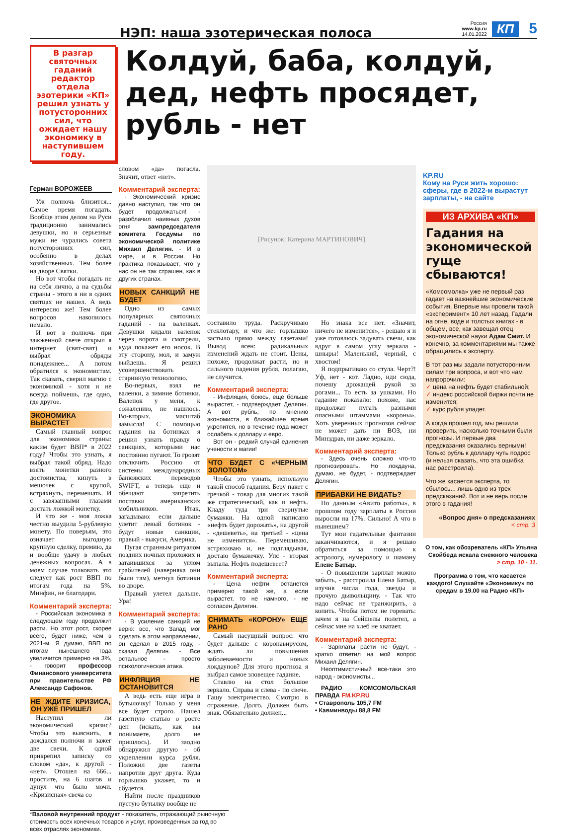НЭП: наша эзотерическая полоса
Россия
www.kp.ru
14.01.2022
КП 5
В разгар святочных гаданий редактор отдела эзотерики «КП» решил узнать у потусторонних сил, что ожидает нашу экономику в наступившем году.
Колдуй, баба, колдуй, дед, нефть просядет, рубль - нет
Герман ВОРОЖЕЕВ
Уж полночь близится... Самое время погадать. Вообще этим делом на Руси традиционно занимались девушки, но и серьезные мужи не чурались совета потусторонних сил, особенно в делах хозяйственных. Тем более на дворе Святки.
Но вот чтобы погадать не на себя лично, а на судьбы страны - этого я ни в одних святцах не нашел. А ведь интересно же! Тем более вопросов накопилось немало.
И вот в полночь при зажженной свече открыл я интернет (свят-свят) и выбрал обряды понадежнее... А потом обратился к экономистам. Так сказать, сверил магию с экономикой - хотя и не всегда поймешь, где одно, где другое.
ЭКОНОМИКА ВЫРАСТЕТ
Самый главный вопрос для экономики страны: каким будет ВВП* в 2022 году? Чтобы это узнать, я выбрал такой обряд. Надо взять монетки разного достоинства, кинуть в мешочек с крупой, встряхнуть, перемешать. И с завязанными глазами достать ложкой монетку.
И что же - моя ложка честно выудила 5-рублевую монету. По поверьям, это означает выгодную крупную сделку, премию, да и вообще удачу в любых денежных вопросах. А в моем случае толковать это следует как рост ВВП по итогам года на 5%. Минфин, не благодари.
Комментарий эксперта:
- Российская экономика в следующем году продолжит расти. Но этот рост, скорее всего, будет ниже, чем в 2021-м. Я думаю, ВВП по итогам нынешнего года увеличится примерно на 3%, - говорит профессор Финансового университета при правительстве РФ Александр Сафонов.
НЕ ЖДИТЕ КРИЗИСА, ОН УЖЕ ПРИШЕЛ
Наступил ли экономический кризис? Чтобы это выяснить, я дождался полночи и зажег две свечи. К одной прикрепил записку со словом «да», к другой - «нет». Отошел на 666... простите, на 6 шагов и дунул что было мочи. «Кризисная» свеча со
словом «да» погасла. Значит, ответ «нет».
Комментарий эксперта:
- Экономический кризис давно наступил, так что он будет продолжаться! - разоблачил наивных духов огня зампредседателя комитета Госдумы по экономической политике Михаил Делягин. - И в мире, и в России. Но практика показывает, что у нас он не так страшен, как в других странах.
НОВЫХ САНКЦИЙ НЕ БУДЕТ
Одно из самых популярных святочных гаданий - на валенках. Девушки кидали валенок через ворота и смотрели, куда покажет его носок. В эту сторону, мол, и замуж выйдешь. Я решил усовершенствовать старинную технологию.
Во-первых, взял не валенки, а зимние ботинки. Валенок у меня, к сожалению, не нашлось. Во-вторых, масштаб замысла! С помощью гадания на ботинках я решил узнать правду о санкциях, которыми нас постоянно пугают. То грозят отключить Россию от системы международных банковских переводов SWIFT, а теперь еще и обещают запретить поставки американских мобильников. Итак, загадываю: если дальше улетит левый ботинок - будут новые санкции, правый - выкуси, Америка.
Пугая странным ритуалом поздних ночных прохожих и затаившихся за углом грабителей (наверняка они были там), метнул ботинки во дворе.
Правый улетел дальше. Ура!
Комментарий эксперта:
- В усиление санкций не верю: все, что Запад мог сделать в этом направлении, он сделал в 2015 году, - сказал Делягин. - Все остальное - просто психологическая атака.
ИНФЛЯЦИЯ НЕ ОСТАНОВИТСЯ
А ведь есть еще игра в бутылочку! Только у меня все будет строго. Нашел газетную статью о росте цен (искать, как вы понимаете, долго не пришлось). И заодно обнаружил другую - об укреплении курса рубля. Положил две газеты напротив друг друга. Куда горлышко укажет, то и сбудется.
Найти после праздников пустую бутылку вообще не
[Рисунок: Катерина МАРТИНОВИЧ]
составило труда. Раскручиваю стеклотару, и что же: горлышко застыло прямо между газетами! Вывод ясен: радикальных изменений ждать не стоит. Цены, похоже, продолжат расти, но и сильного падения рубля, полагаю, не случится.
Комментарий эксперта:
- Инфляция, боюсь, еще больше вырастет, - подтверждает Делягин. А вот рубль, по мнению экономиста, в ближайшее время укрепится, но в течение года может ослабеть к доллару и евро.
Вот он - редкий случай единения учености и магии!
ЧТО БУДЕТ С «ЧЕРНЫМ ЗОЛОТОМ»
Чтобы это узнать, использую такой способ гадания. Беру пакет с гречкой - товар для многих такой же стратегический, как и нефть. Кладу туда три свернутые бумажки. На одной написано «нефть будет дорожать», на другой - «дешеветь», на третьей - «цена не изменится». Перемешиваю, встряхиваю и, не подглядывая, достаю бумажечку. Упс - вторая выпала. Нефть подешевеет?
Комментарий эксперта:
- Цена нефти останется примерно такой же, а если вырастет, то не намного, - не согласен Делягин.
СНИМАТЬ «КОРОНУ» ЕЩЕ РАНО
Самый насущный вопрос: что будет дальше с коронавирусом, ждать ли повышения заболеваемости и новых локдаунов? Для этого прогноза я выбрал самое зловещее гадание.
Ставлю на стол большое зеркало. Справа и слева - по свече. Гашу электричество. Смотрю в отражение. Долго. Должен быть знак. Обязательно должен...
Но знака все нет. «Значит, ничего не изменится», - решаю я и уже готовлюсь задувать свечи, как вдруг в самом углу зеркала - шныры! Маленький, черный, с хвостом!
Я подпрыгиваю со стула. Черт?! Уф, нет - кот. Ладно, иди сюда, почешу дрожащей рукой за рогами... То есть за ушками. Но гадание показало: похоже, нас продолжат пугать разными опасными штаммами «короны». Хоть уверенных прогнозов сейчас не может дать ни ВОЗ, ни Минздрав, ни даже зеркало.
Комментарий эксперта:
- Здесь очень сложно что-то прогнозировать. Но локдауна, думаю, не будет, - подтверждает Делягин.
ПРИБАВКИ НЕ ВИДАТЬ?
По данным «Авито работы», в прошлом году зарплаты в России выросли на 17%. Сильно! А что в нынешнем?
Тут мои гадательные фантазии заканчиваются, и я решаю обратиться за помощью к астрологу, нумерологу и шаману Елене Батыр.
- О повышении зарплат можно забыть, - расстроила Елена Батыр, изучив числа года, звезды и прочую дьявольщину. - Так что надо сейчас не транжирить, а копить. Чтобы потом не горевать: зачем я на Сейшелы полетел, а сейчас мне на хлеб не хватает.
Комментарий эксперта:
- Зарплаты расти не будут, - кратко ответил на мой вопрос Михаил Делягин.
Неоптимистичный все-таки это народ - экономисты...
РАДИО КОМСОМОЛЬСКАЯ ПРАВДА FM.KP.RU
• Ставрополь 105,7 FM
• Кавминводы 88,8 FM
KP.RU
Кому на Руси жить хорошо: сферы, где в 2022-м вырастут зарплаты, - на сайте
ИЗ АРХИВА «КП»
Гадания на экономической гуще сбываются!
«Комсомолка» уже не первый раз гадает на важнейшие экономические события. Впервые мы провели такой «эксперимент» 10 лет назад. Гадали на огне, воде и толстых книгах - в общем, все, как завещал отец экономической науки Адам Смит. И конечно, за комментариями мы также обращались к эксперту.
В тот раз мы задали потусторонним силам три вопроса, и вот что нам напророчили:
✓ цена на нефть будет стабильной;
✓ индекс российской биржи почти не изменится;
✓ курс рубля упадет.
А когда прошел год, мы решили проверить, насколько точными были прогнозы. И первые два предсказания оказались верными! Только рубль к доллару чуть подрос (и нельзя сказать, что эта ошибка нас расстроила).
Что же касается эксперта, то сбылось... лишь одно из трех предсказаний. Вот и не верь после этого в гадания!
«Вопрос дня» о предсказаниях
< стр. 3
О том, как обозреватель «КП» Ульяна Скойбеда искала снежного человека
> стр. 10 - 11.
Программа о том, что касается каждого! Слушайте «Экономику» по средам в 19.00 на Радио «КП»
*Валовой внутренний продукт - показатель, отражающий рыночную стоимость всех конечных товаров и услуг, произведенных за год во всех отраслях экономики.